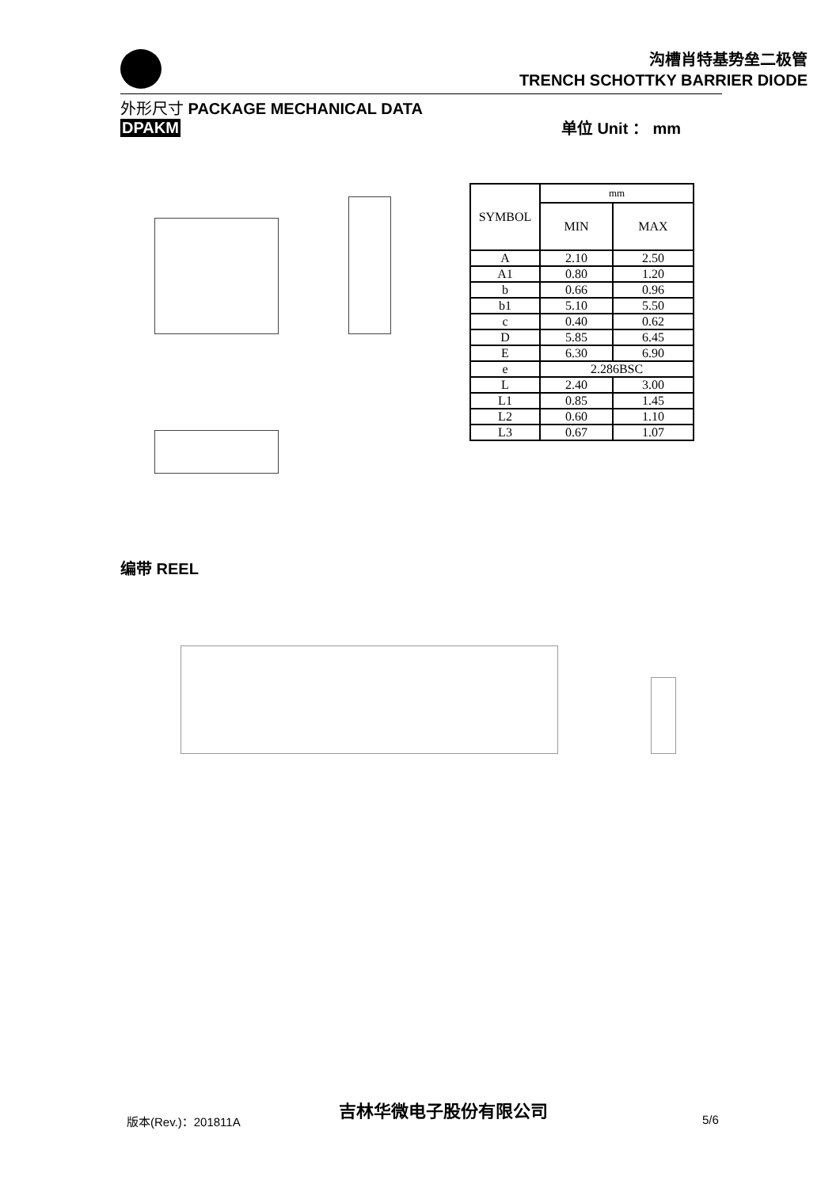沟槽肖特基势垒二极管
TRENCH SCHOTTKY BARRIER DIODE
外形尺寸 PACKAGE MECHANICAL DATA
DPAKM
单位 Unit ： mm
| SYMBOL | mm | |
| --- | --- | --- |
| | MIN | MAX |
| A | 2.10 | 2.50 |
| A1 | 0.80 | 1.20 |
| b | 0.66 | 0.96 |
| b1 | 5.10 | 5.50 |
| c | 0.40 | 0.62 |
| D | 5.85 | 6.45 |
| E | 6.30 | 6.90 |
| e | 2.286BSC | |
| L | 2.40 | 3.00 |
| L1 | 0.85 | 1.45 |
| L2 | 0.60 | 1.10 |
| L3 | 0.67 | 1.07 |
编带 REEL
版本(Rev.)：201811A
吉林华微电子股份有限公司
5/6